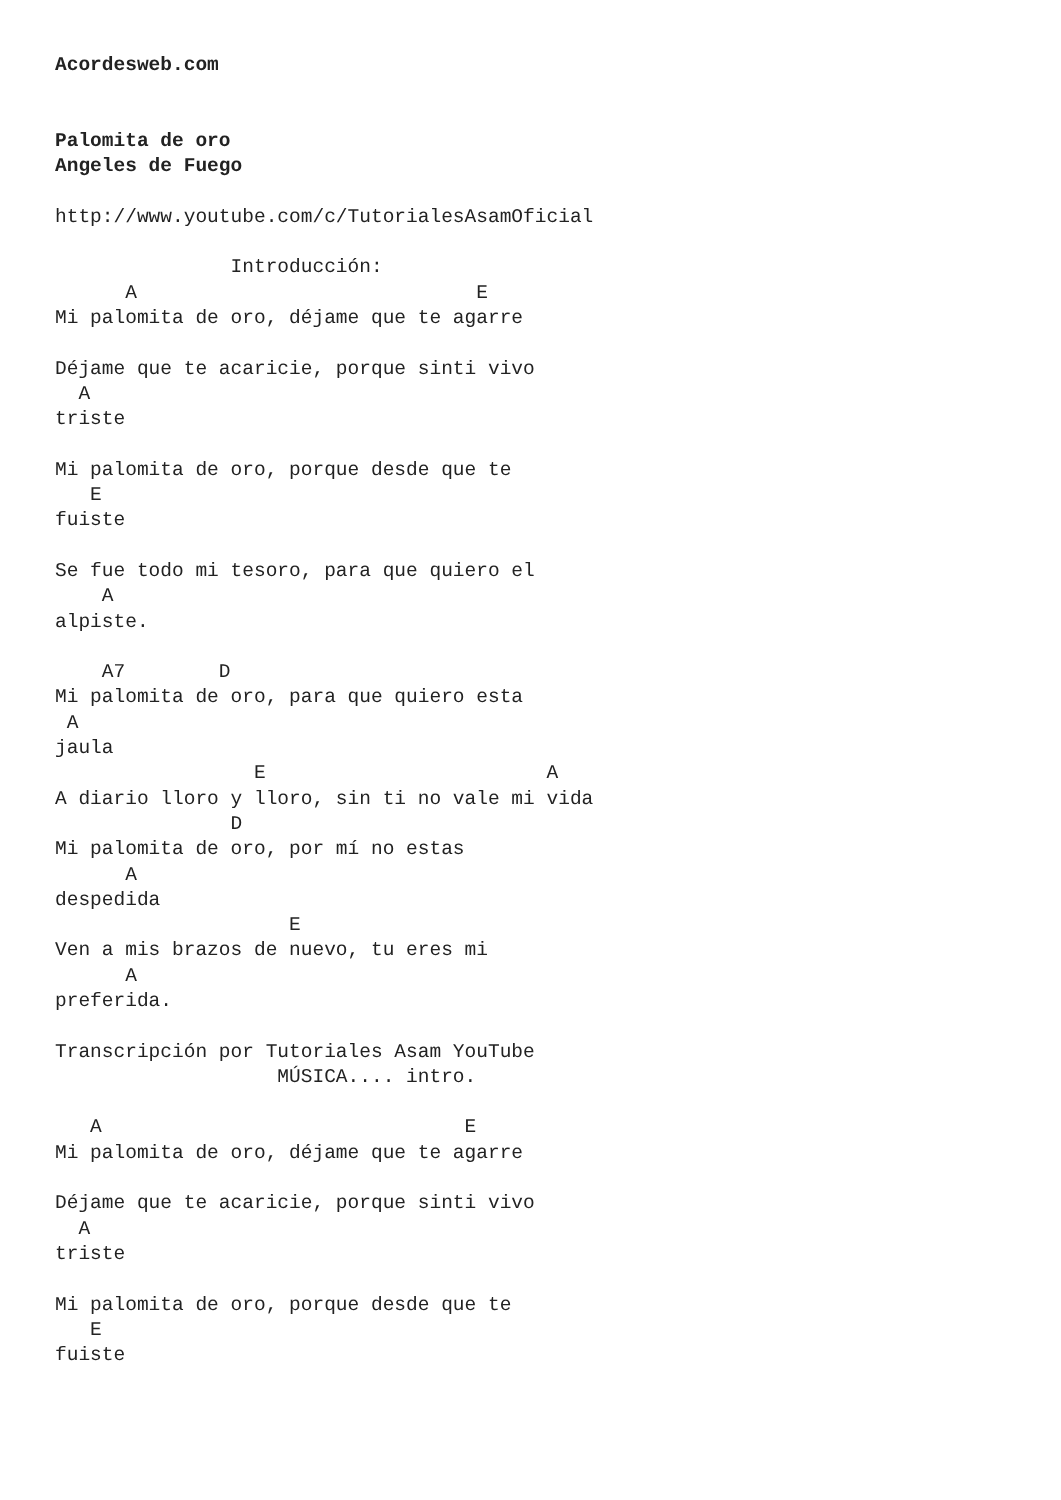Acordesweb.com


Palomita de oro
Angeles de Fuego

http://www.youtube.com/c/TutorialesAsamOficial

               Introducción:
      A                             E
Mi palomita de oro, déjame que te agarre

Déjame que te acaricie, porque sinti vivo
  A
triste

Mi palomita de oro, porque desde que te
   E
fuiste

Se fue todo mi tesoro, para que quiero el
    A
alpiste.

    A7        D
Mi palomita de oro, para que quiero esta
 A
jaula
                 E                        A
A diario lloro y lloro, sin ti no vale mi vida
               D
Mi palomita de oro, por mí no estas
      A
despedida
                    E
Ven a mis brazos de nuevo, tu eres mi
      A
preferida.

Transcripción por Tutoriales Asam YouTube
                   MÚSICA.... intro.

   A                               E
Mi palomita de oro, déjame que te agarre

Déjame que te acaricie, porque sinti vivo
  A
triste

Mi palomita de oro, porque desde que te
   E
fuiste